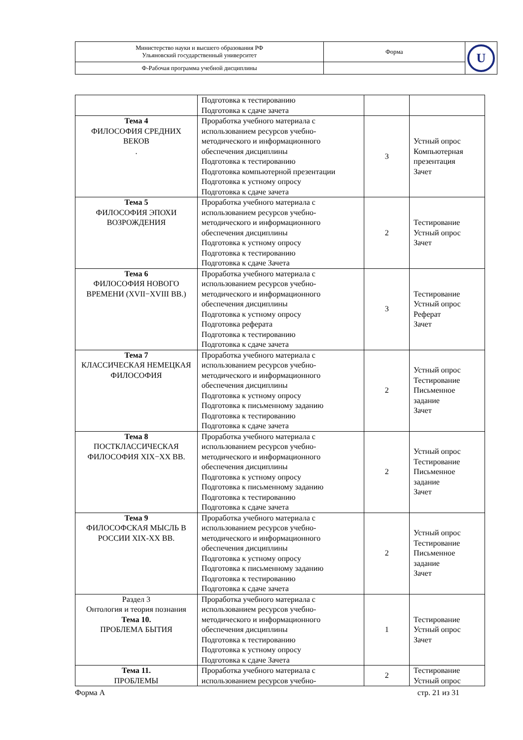| Министерство науки и высшего образования РФ Ульяновский государственный университет | Форма | U |
| Ф-Рабочая программа учебной дисциплины | | |
| | Подготовка к тестированию Подготовка к сдаче зачета | | |
| Тема 4 ФИЛОСОФИЯ СРЕДНИХ ВЕКОВ . | Проработка учебного материала с использованием ресурсов учебно-методического и информационного обеспечения дисциплины Подготовка к тестированию Подготовка компьютерной презентации Подготовка к устному опросу Подготовка к сдаче зачета | 3 | Устный опрос Компьютерная презентация Зачет |
| Тема 5 ФИЛОСОФИЯ ЭПОХИ ВОЗРОЖДЕНИЯ | Проработка учебного материала с использованием ресурсов учебно-методического и информационного обеспечения дисциплины Подготовка к устному опросу Подготовка к тестированию Подготовка к сдаче Зачета | 2 | Тестирование Устный опрос Зачет |
| Тема 6 ФИЛОСОФИЯ НОВОГО ВРЕМЕНИ (XVII−XVIII ВВ.) | Проработка учебного материала с использованием ресурсов учебно-методического и информационного обеспечения дисциплины Подготовка к устному опросу Подготовка реферата Подготовка к тестированию Подготовка к сдаче зачета | 3 | Тестирование Устный опрос Реферат Зачет |
| Тема 7 КЛАССИЧЕСКАЯ НЕМЕЦКАЯ ФИЛОСОФИЯ | Проработка учебного материала с использованием ресурсов учебно-методического и информационного обеспечения дисциплины Подготовка к устному опросу Подготовка к письменному заданию Подготовка к тестированию Подготовка к сдаче зачета | 2 | Устный опрос Тестирование Письменное задание Зачет |
| Тема 8 ПОСТКЛАССИЧЕСКАЯ ФИЛОСОФИЯ XIX−XX ВВ. | Проработка учебного материала с использованием ресурсов учебно-методического и информационного обеспечения дисциплины Подготовка к устному опросу Подготовка к письменному заданию Подготовка к тестированию Подготовка к сдаче зачета | 2 | Устный опрос Тестирование Письменное задание Зачет |
| Тема 9 ФИЛОСОФСКАЯ МЫСЛЬ В РОССИИ XIX-XX ВВ. | Проработка учебного материала с использованием ресурсов учебно-методического и информационного обеспечения дисциплины Подготовка к устному опросу Подготовка к письменному заданию Подготовка к тестированию Подготовка к сдаче зачета | 2 | Устный опрос Тестирование Письменное задание Зачет |
| Раздел 3 Онтология и теория познания Тема 10. ПРОБЛЕМА БЫТИЯ | Проработка учебного материала с использованием ресурсов учебно-методического и информационного обеспечения дисциплины Подготовка к тестированию Подготовка к устному опросу Подготовка к сдаче Зачета | 1 | Тестирование Устный опрос Зачет |
| Тема 11. ПРОБЛЕМЫ | Проработка учебного материала с использованием ресурсов учебно- | 2 | Тестирование Устный опрос |
Форма А стр. 21 из 31